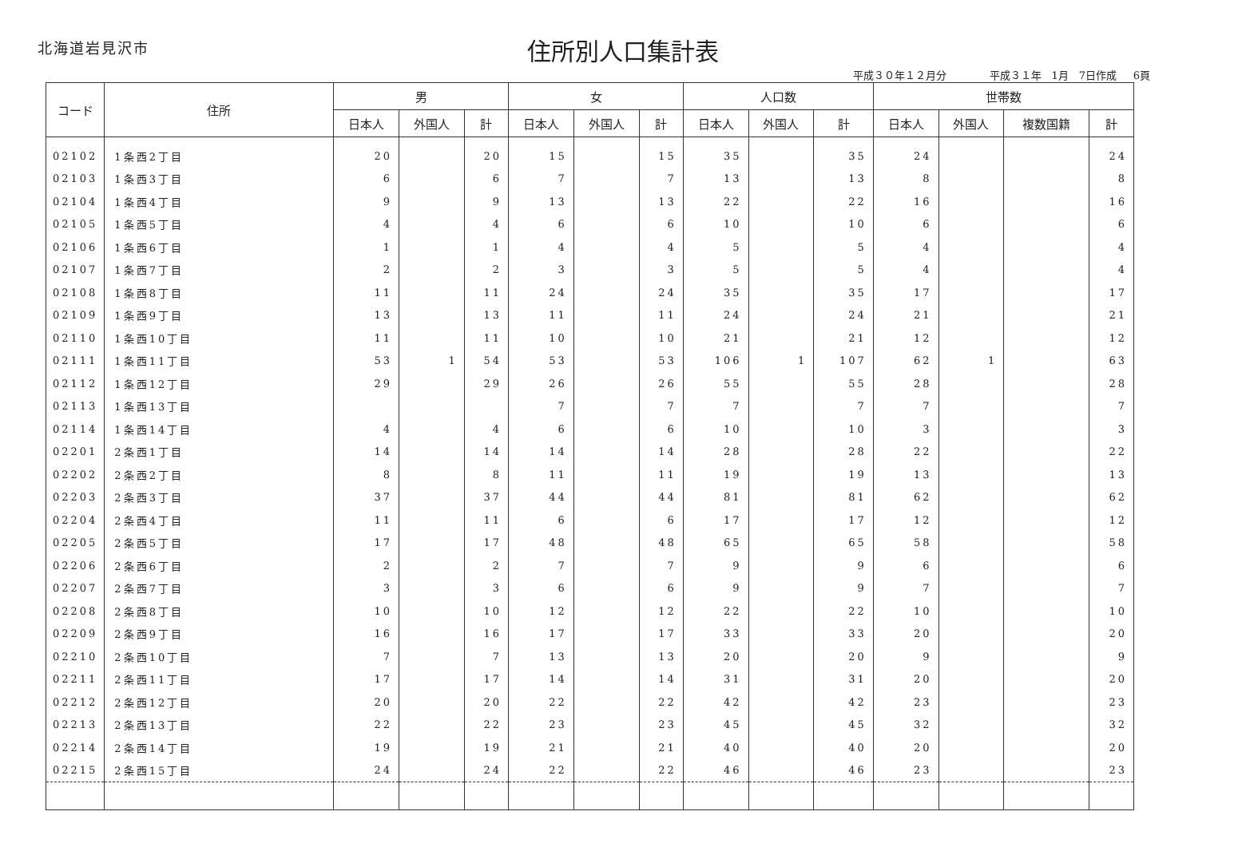北海道岩見沢市
住所別人口集計表
平成３０年１２月分 平成３１年　1月　7日作成 6頁
| コード | 住所 | 男 | | | 女 | | | 人口数 | | | 世帯数 | | | |
| --- | --- | --- | --- | --- | --- | --- | --- | --- | --- | --- | --- | --- | --- | --- |
| | | 日本人 | 外国人 | 計 | 日本人 | 外国人 | 計 | 日本人 | 外国人 | 計 | 日本人 | 外国人 | 複数国籍 | 計 |
| 02102 | 1条西2丁目 | 20 | | 20 | 15 | | 15 | 35 | | 35 | 24 | | | 24 |
| 02103 | 1条西3丁目 | 6 | | 6 | 7 | | 7 | 13 | | 13 | 8 | | | 8 |
| 02104 | 1条西4丁目 | 9 | | 9 | 13 | | 13 | 22 | | 22 | 16 | | | 16 |
| 02105 | 1条西5丁目 | 4 | | 4 | 6 | | 6 | 10 | | 10 | 6 | | | 6 |
| 02106 | 1条西6丁目 | 1 | | 1 | 4 | | 4 | 5 | | 5 | 4 | | | 4 |
| 02107 | 1条西7丁目 | 2 | | 2 | 3 | | 3 | 5 | | 5 | 4 | | | 4 |
| 02108 | 1条西8丁目 | 11 | | 11 | 24 | | 24 | 35 | | 35 | 17 | | | 17 |
| 02109 | 1条西9丁目 | 13 | | 13 | 11 | | 11 | 24 | | 24 | 21 | | | 21 |
| 02110 | 1条西10丁目 | 11 | | 11 | 10 | | 10 | 21 | | 21 | 12 | | | 12 |
| 02111 | 1条西11丁目 | 53 | 1 | 54 | 53 | | 53 | 106 | 1 | 107 | 62 | 1 | | 63 |
| 02112 | 1条西12丁目 | 29 | | 29 | 26 | | 26 | 55 | | 55 | 28 | | | 28 |
| 02113 | 1条西13丁目 | | | | 7 | | 7 | 7 | | 7 | 7 | | | 7 |
| 02114 | 1条西14丁目 | 4 | | 4 | 6 | | 6 | 10 | | 10 | 3 | | | 3 |
| 02201 | 2条西1丁目 | 14 | | 14 | 14 | | 14 | 28 | | 28 | 22 | | | 22 |
| 02202 | 2条西2丁目 | 8 | | 8 | 11 | | 11 | 19 | | 19 | 13 | | | 13 |
| 02203 | 2条西3丁目 | 37 | | 37 | 44 | | 44 | 81 | | 81 | 62 | | | 62 |
| 02204 | 2条西4丁目 | 11 | | 11 | 6 | | 6 | 17 | | 17 | 12 | | | 12 |
| 02205 | 2条西5丁目 | 17 | | 17 | 48 | | 48 | 65 | | 65 | 58 | | | 58 |
| 02206 | 2条西6丁目 | 2 | | 2 | 7 | | 7 | 9 | | 9 | 6 | | | 6 |
| 02207 | 2条西7丁目 | 3 | | 3 | 6 | | 6 | 9 | | 9 | 7 | | | 7 |
| 02208 | 2条西8丁目 | 10 | | 10 | 12 | | 12 | 22 | | 22 | 10 | | | 10 |
| 02209 | 2条西9丁目 | 16 | | 16 | 17 | | 17 | 33 | | 33 | 20 | | | 20 |
| 02210 | 2条西10丁目 | 7 | | 7 | 13 | | 13 | 20 | | 20 | 9 | | | 9 |
| 02211 | 2条西11丁目 | 17 | | 17 | 14 | | 14 | 31 | | 31 | 20 | | | 20 |
| 02212 | 2条西12丁目 | 20 | | 20 | 22 | | 22 | 42 | | 42 | 23 | | | 23 |
| 02213 | 2条西13丁目 | 22 | | 22 | 23 | | 23 | 45 | | 45 | 32 | | | 32 |
| 02214 | 2条西14丁目 | 19 | | 19 | 21 | | 21 | 40 | | 40 | 20 | | | 20 |
| 02215 | 2条西15丁目 | 24 | | 24 | 22 | | 22 | 46 | | 46 | 23 | | | 23 |